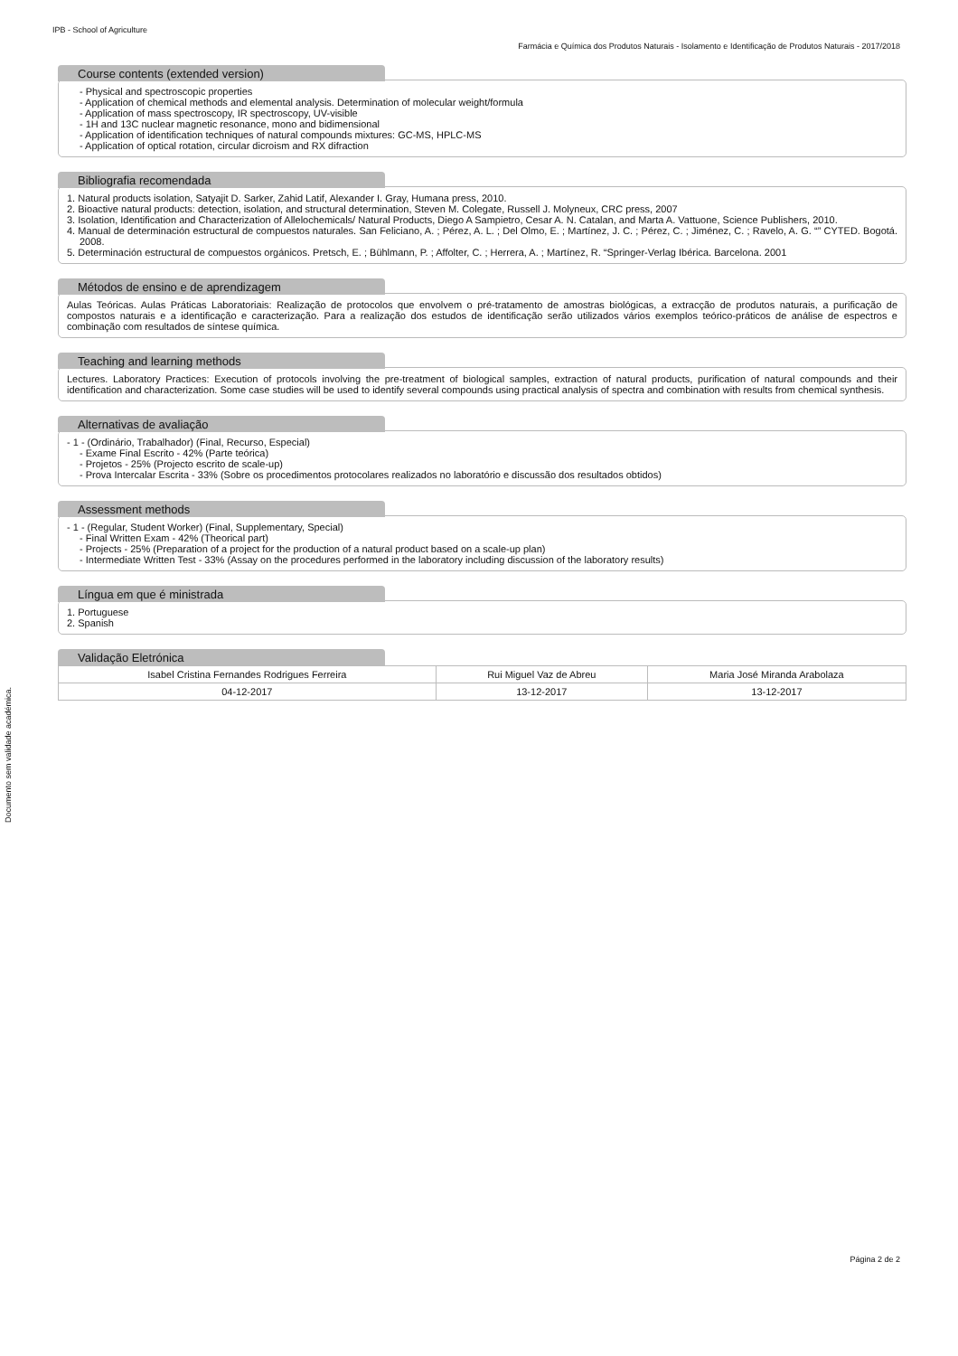IPB - School of Agriculture
Farmácia e Química dos Produtos Naturais - Isolamento e Identificação de Produtos Naturais - 2017/2018
Course contents (extended version)
- Physical and spectroscopic properties
- Application of chemical methods and elemental analysis. Determination of molecular weight/formula
- Application of mass spectroscopy, IR spectroscopy, UV-visible
- 1H and 13C nuclear magnetic resonance, mono and bidimensional
- Application of identification techniques of natural compounds mixtures: GC-MS, HPLC-MS
- Application of optical rotation, circular dicroism and RX difraction
Bibliografia recomendada
1. Natural products isolation, Satyajit D. Sarker, Zahid Latif, Alexander I. Gray, Humana press, 2010.
2. Bioactive natural products: detection, isolation, and structural determination, Steven M. Colegate, Russell J. Molyneux, CRC press, 2007
3. Isolation, Identification and Characterization of Allelochemicals/ Natural Products, Diego A Sampietro, Cesar A. N. Catalan, and Marta A. Vattuone, Science Publishers, 2010.
4. Manual de determinación estructural de compuestos naturales. San Feliciano, A. ; Pérez, A. L. ; Del Olmo, E. ; Martínez, J. C. ; Pérez, C. ; Jiménez, C. ; Ravelo, A. G. “” CYTED. Bogotá. 2008.
5. Determinación estructural de compuestos orgánicos. Pretsch, E. ; Bühlmann, P. ; Affolter, C. ; Herrera, A. ; Martínez, R. “Springer-Verlag Ibérica. Barcelona. 2001
Métodos de ensino e de aprendizagem
Aulas Teóricas. Aulas Práticas Laboratoriais: Realização de protocolos que envolvem o pré-tratamento de amostras biológicas, a extracção de produtos naturais, a purificação de compostos naturais e a identificação e caracterização. Para a realização dos estudos de identificação serão utilizados vários exemplos teórico-práticos de análise de espectros e combinação com resultados de síntese química.
Teaching and learning methods
Lectures. Laboratory Practices: Execution of protocols involving the pre-treatment of biological samples, extraction of natural products, purification of natural compounds and their identification and characterization. Some case studies will be used to identify several compounds using practical analysis of spectra and combination with results from chemical synthesis.
Alternativas de avaliação
- 1 - (Ordinário, Trabalhador) (Final, Recurso, Especial)
- Exame Final Escrito - 42% (Parte teórica)
- Projetos - 25% (Projecto escrito de scale-up)
- Prova Intercalar Escrita - 33% (Sobre os procedimentos protocolares realizados no laboratório e discussão dos resultados obtidos)
Assessment methods
- 1 - (Regular, Student Worker) (Final, Supplementary, Special)
- Final Written Exam - 42% (Theorical part)
- Projects - 25% (Preparation of a project for the production of a natural product based on a scale-up plan)
- Intermediate Written Test - 33% (Assay on the procedures performed in the laboratory including discussion of the laboratory results)
Língua em que é ministrada
1. Portuguese
2. Spanish
Validação Eletrónica
| Isabel Cristina Fernandes Rodrigues Ferreira | Rui Miguel Vaz de Abreu | Maria José Miranda Arabolaza |
| 04-12-2017 | 13-12-2017 | 13-12-2017 |
Documento sem validade académica.
Página 2 de 2